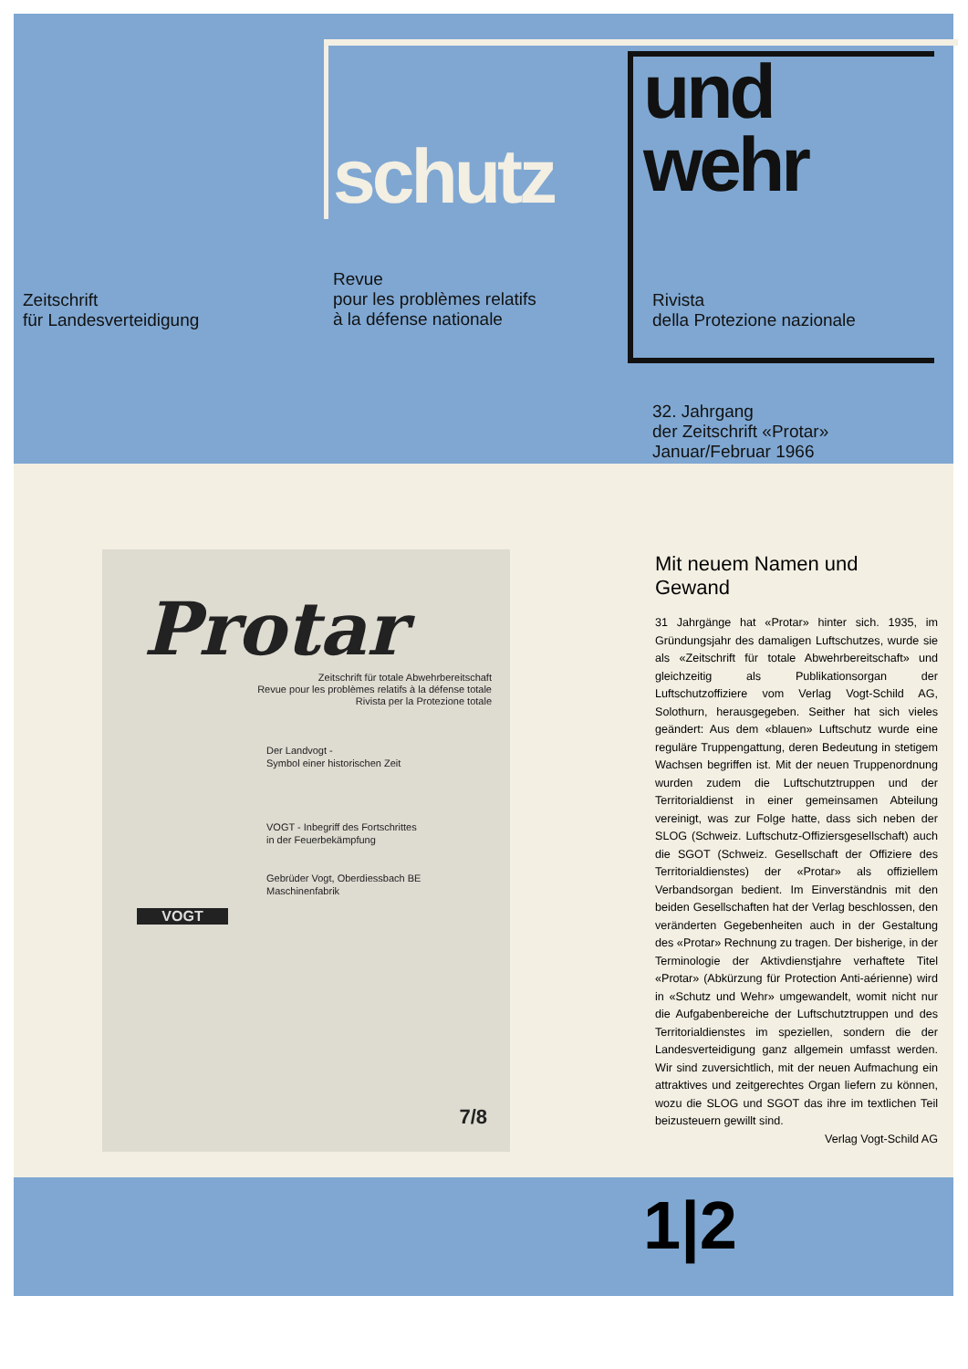schutz
und
wehr
Zeitschrift
für Landesverteidigung
Revue
pour les problèmes relatifs
à la défense nationale
Rivista
della Protezione nazionale
32. Jahrgang
der Zeitschrift «Protar»
Januar/Februar 1966
Protar
Zeitschrift für totale Abwehrbereitschaft
Revue pour les problèmes relatifs à la défense totale
Rivista per la Protezione totale
Der Landvogt -
Symbol einer historischen Zeit
VOGT - Inbegriff des Fortschrittes
in der Feuerbekämpfung
Gebrüder Vogt, Oberdiessbach BE
Maschinenfabrik
VOGT
7/8
Mit neuem Namen und Gewand
31 Jahrgänge hat «Protar» hinter sich. 1935, im Gründungsjahr des damaligen Luftschutzes, wurde sie als «Zeitschrift für totale Abwehrbereitschaft» und gleichzeitig als Publikationsorgan der Luftschutzoffiziere vom Verlag Vogt-Schild AG, Solothurn, herausgegeben. Seither hat sich vieles geändert: Aus dem «blauen» Luftschutz wurde eine reguläre Truppengattung, deren Bedeutung in stetigem Wachsen begriffen ist. Mit der neuen Truppenordnung wurden zudem die Luftschutztruppen und der Territorialdienst in einer gemeinsamen Abteilung vereinigt, was zur Folge hatte, dass sich neben der SLOG (Schweiz. Luftschutz-Offiziersgesellschaft) auch die SGOT (Schweiz. Gesellschaft der Offiziere des Territorialdienstes) der «Protar» als offiziellem Verbandsorgan bedient. Im Einverständnis mit den beiden Gesellschaften hat der Verlag beschlossen, den veränderten Gegebenheiten auch in der Gestaltung des «Protar» Rechnung zu tragen. Der bisherige, in der Terminologie der Aktivdienstjahre verhaftete Titel «Protar» (Abkürzung für Protection Anti-aérienne) wird in «Schutz und Wehr» umgewandelt, womit nicht nur die Aufgabenbereiche der Luftschutztruppen und des Territorialdienstes im speziellen, sondern die der Landesverteidigung ganz allgemein umfasst werden. Wir sind zuversichtlich, mit der neuen Aufmachung ein attraktives und zeitgerechtes Organ liefern zu können, wozu die SLOG und SGOT das ihre im textlichen Teil beizusteuern gewillt sind.
Verlag Vogt-Schild AG
1|2